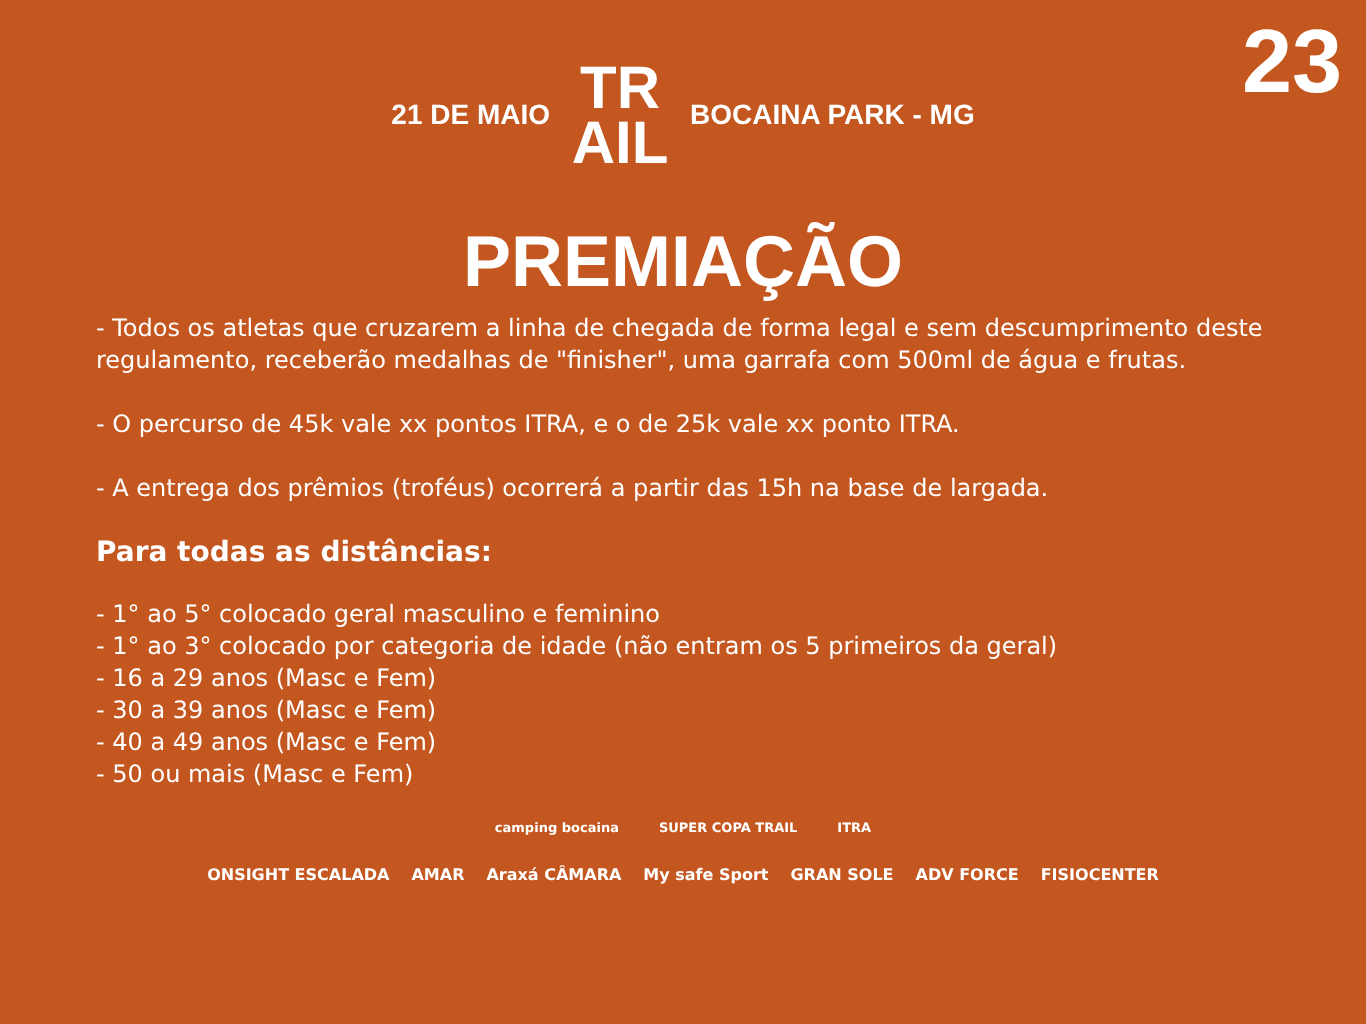23
21 DE MAIO TR
AIL BOCAINA PARK - MG
PREMIAÇÃO
- Todos os atletas que cruzarem a linha de chegada de forma legal e sem descumprimento deste regulamento, receberão medalhas de "finisher", uma garrafa com 500ml de água e frutas.
- O percurso de 45k vale xx pontos ITRA, e o de 25k vale xx ponto ITRA.
- A entrega dos prêmios (troféus) ocorrerá a partir das 15h na base de largada.
Para todas as distâncias:
- 1° ao 5° colocado geral masculino e feminino
- 1° ao 3° colocado por categoria de idade (não entram os 5 primeiros da geral)
- 16 a 29 anos (Masc e Fem)
- 30 a 39 anos (Masc e Fem)
- 40 a 49 anos (Masc e Fem)
- 50 ou mais (Masc e Fem)
camping bocaina SUPER COPA TRAIL ITRA
ONSIGHT ESCALADA AMAR Araxá CÂMARA My safe Sport GRAN SOLE ADV FORCE FISIOCENTER